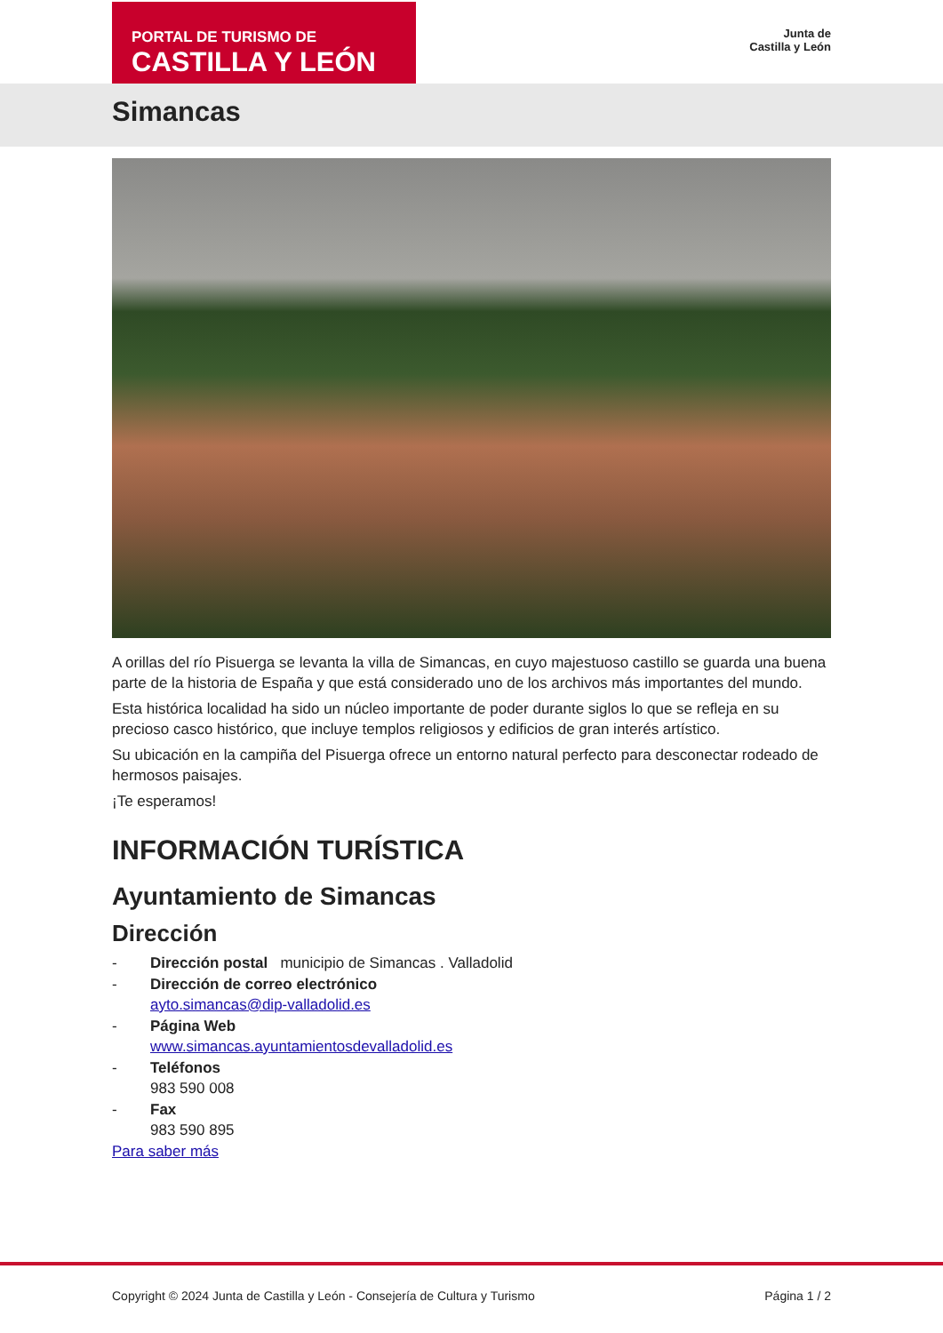PORTAL DE TURISMO DE
CASTILLA Y LEÓN
Junta de
Castilla y León
Simancas
A orillas del río Pisuerga se levanta la villa de Simancas, en cuyo majestuoso castillo se guarda una buena parte de la historia de España y que está considerado uno de los archivos más importantes del mundo.
Esta histórica localidad ha sido un núcleo importante de poder durante siglos lo que se refleja en su precioso casco histórico, que incluye templos religiosos y edificios de gran interés artístico.
Su ubicación en la campiña del Pisuerga ofrece un entorno natural perfecto para desconectar rodeado de hermosos paisajes.
¡Te esperamos!
INFORMACIÓN TURÍSTICA
Ayuntamiento de Simancas
Dirección
- Dirección postal municipio de Simancas . Valladolid
- Dirección de correo electrónico
ayto.simancas@dip-valladolid.es
- Página Web
www.simancas.ayuntamientosdevalladolid.es
- Teléfonos
983 590 008
- Fax
983 590 895
Para saber más
Copyright © 2024 Junta de Castilla y León - Consejería de Cultura y Turismo Página 1 / 2